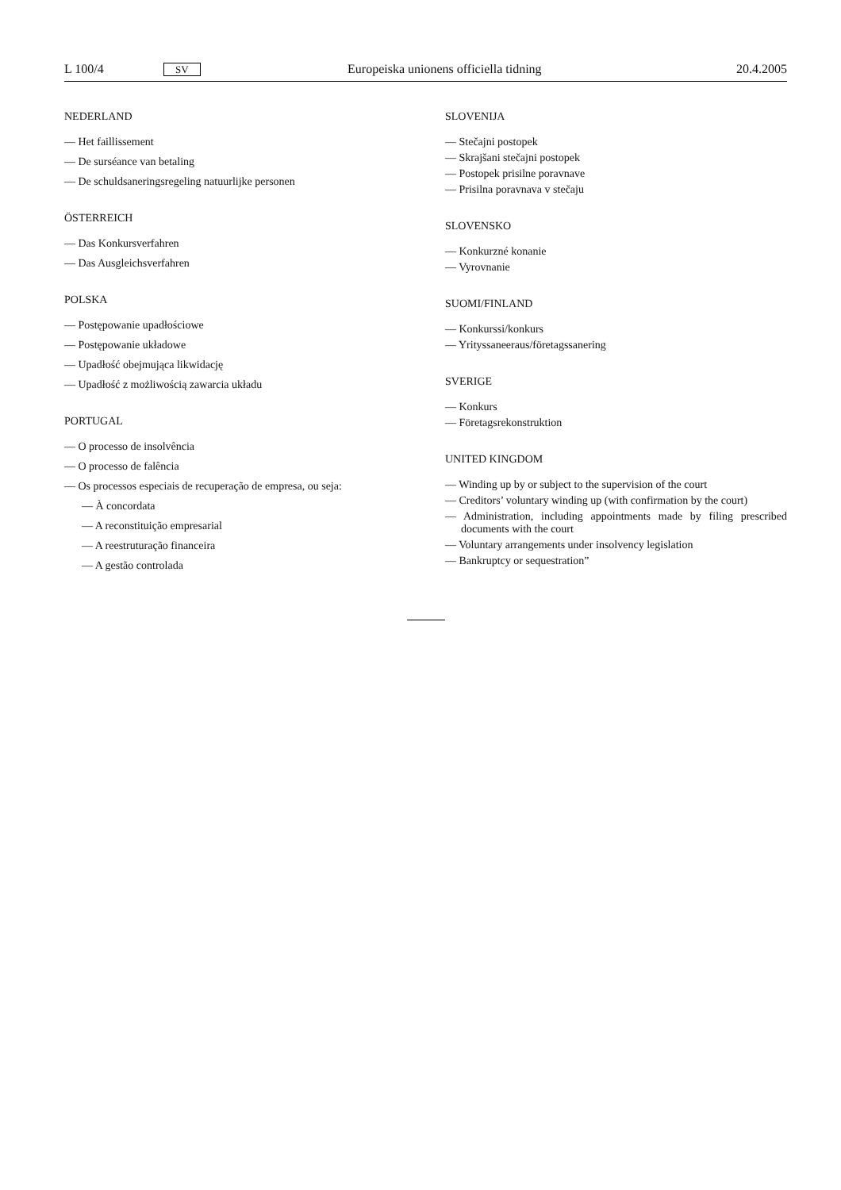L 100/4 SV Europeiska unionens officiella tidning 20.4.2005
NEDERLAND
— Het faillissement
— De surséance van betaling
— De schuldsaneringsregeling natuurlijke personen
ÖSTERREICH
— Das Konkursverfahren
— Das Ausgleichsverfahren
POLSKA
— Postępowanie upadłościowe
— Postępowanie układowe
— Upadłość obejmująca likwidację
— Upadłość z możliwością zawarcia układu
PORTUGAL
— O processo de insolvência
— O processo de falência
— Os processos especiais de recuperação de empresa, ou seja:
— À concordata
— A reconstituição empresarial
— A reestruturação financeira
— A gestão controlada
SLOVENIJA
— Stečajni postopek
— Skrajšani stečajni postopek
— Postopek prisilne poravnave
— Prisilna poravnava v stečaju
SLOVENSKO
— Konkurzné konanie
— Vyrovnanie
SUOMI/FINLAND
— Konkurssi/konkurs
— Yrityssaneeraus/företagssanering
SVERIGE
— Konkurs
— Företagsrekonstruktion
UNITED KINGDOM
— Winding up by or subject to the supervision of the court
— Creditors’ voluntary winding up (with confirmation by the court)
— Administration, including appointments made by filing prescribed documents with the court
— Voluntary arrangements under insolvency legislation
— Bankruptcy or sequestration”